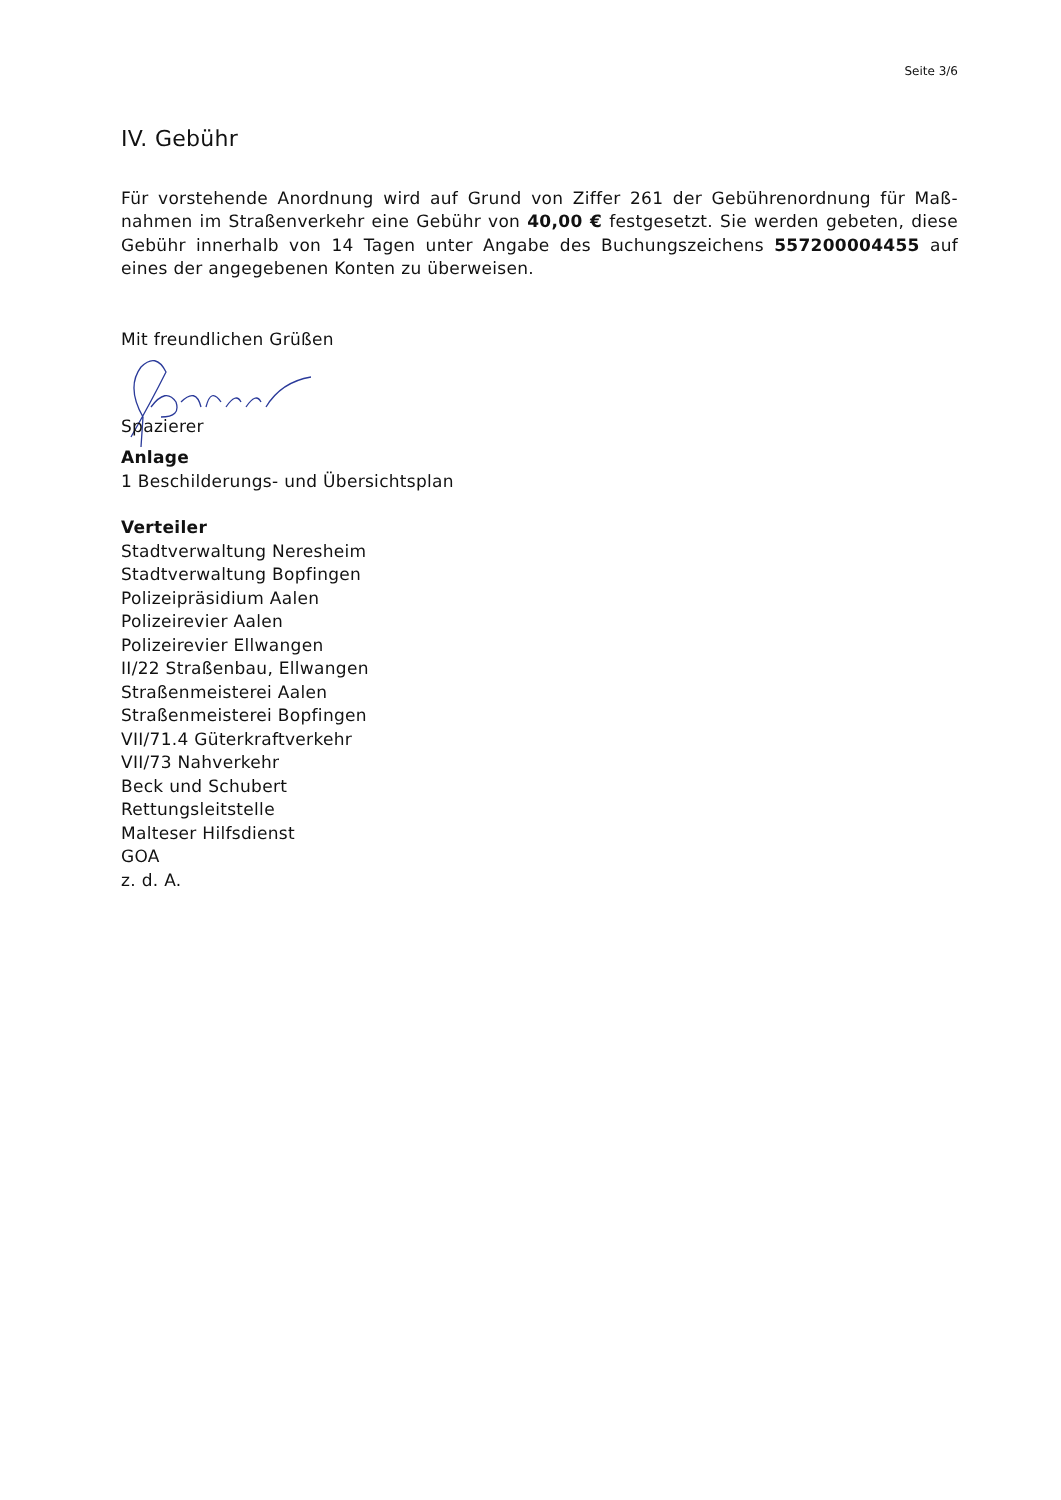Seite 3/6
IV. Gebühr
Für vorstehende Anordnung wird auf Grund von Ziffer 261 der Gebührenordnung für Maß-nahmen im Straßenverkehr eine Gebühr von 40,00 € festgesetzt. Sie werden gebeten, diese Gebühr innerhalb von 14 Tagen unter Angabe des Buchungszeichens 557200004455 auf eines der angegebenen Konten zu überweisen.
Mit freundlichen Grüßen
Spazierer
Anlage
1 Beschilderungs- und Übersichtsplan
Verteiler
Stadtverwaltung Neresheim
Stadtverwaltung Bopfingen
Polizeipräsidium Aalen
Polizeirevier Aalen
Polizeirevier Ellwangen
II/22 Straßenbau, Ellwangen
Straßenmeisterei Aalen
Straßenmeisterei Bopfingen
VII/71.4 Güterkraftverkehr
VII/73 Nahverkehr
Beck und Schubert
Rettungsleitstelle
Malteser Hilfsdienst
GOA
z. d. A.